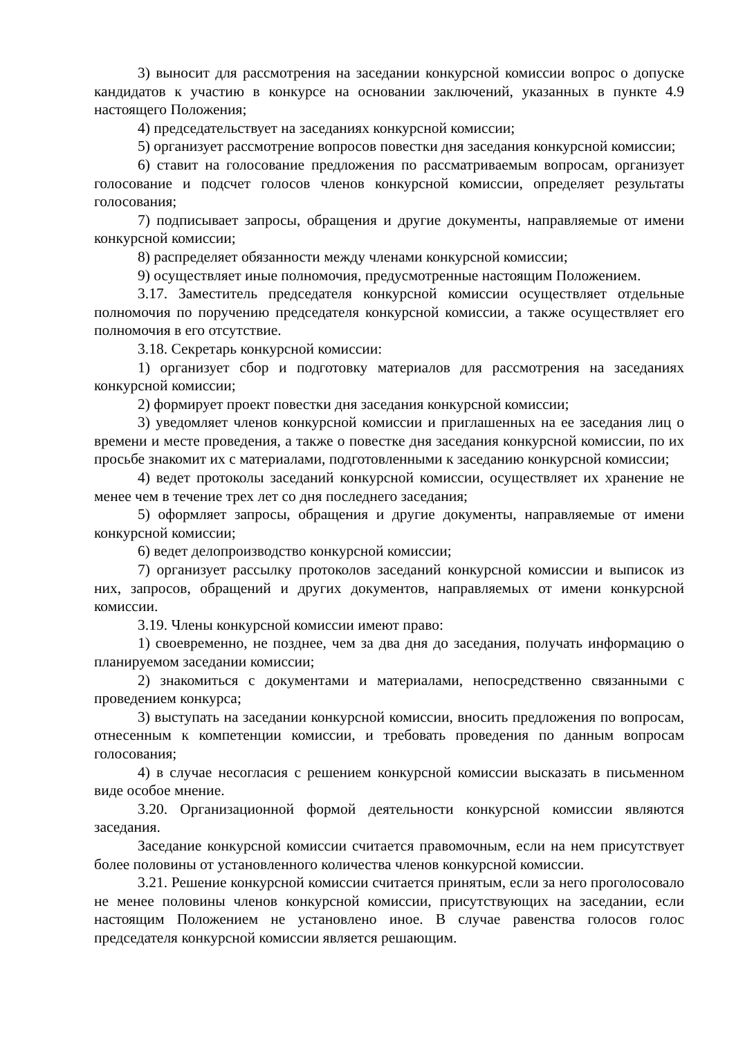3) выносит для рассмотрения на заседании конкурсной комиссии вопрос о допуске кандидатов к участию в конкурсе на основании заключений, указанных в пункте 4.9 настоящего Положения;
4) председательствует на заседаниях конкурсной комиссии;
5) организует рассмотрение вопросов повестки дня заседания конкурсной комиссии;
6) ставит на голосование предложения по рассматриваемым вопросам, организует голосование и подсчет голосов членов конкурсной комиссии, определяет результаты голосования;
7) подписывает запросы, обращения и другие документы, направляемые от имени конкурсной комиссии;
8) распределяет обязанности между членами конкурсной комиссии;
9) осуществляет иные полномочия, предусмотренные настоящим Положением.
3.17. Заместитель председателя конкурсной комиссии осуществляет отдельные полномочия по поручению председателя конкурсной комиссии, а также осуществляет его полномочия в его отсутствие.
3.18. Секретарь конкурсной комиссии:
1) организует сбор и подготовку материалов для рассмотрения на заседаниях конкурсной комиссии;
2) формирует проект повестки дня заседания конкурсной комиссии;
3) уведомляет членов конкурсной комиссии и приглашенных на ее заседания лиц о времени и месте проведения, а также о повестке дня заседания конкурсной комиссии, по их просьбе знакомит их с материалами, подготовленными к заседанию конкурсной комиссии;
4) ведет протоколы заседаний конкурсной комиссии, осуществляет их хранение не менее чем в течение трех лет со дня последнего заседания;
5) оформляет запросы, обращения и другие документы, направляемые от имени конкурсной комиссии;
6) ведет делопроизводство конкурсной комиссии;
7) организует рассылку протоколов заседаний конкурсной комиссии и выписок из них, запросов, обращений и других документов, направляемых от имени конкурсной комиссии.
3.19. Члены конкурсной комиссии имеют право:
1) своевременно, не позднее, чем за два дня до заседания, получать информацию о планируемом заседании комиссии;
2) знакомиться с документами и материалами, непосредственно связанными с проведением конкурса;
3) выступать на заседании конкурсной комиссии, вносить предложения по вопросам, отнесенным к компетенции комиссии, и требовать проведения по данным вопросам голосования;
4) в случае несогласия с решением конкурсной комиссии высказать в письменном виде особое мнение.
3.20. Организационной формой деятельности конкурсной комиссии являются заседания.
Заседание конкурсной комиссии считается правомочным, если на нем присутствует более половины от установленного количества членов конкурсной комиссии.
3.21. Решение конкурсной комиссии считается принятым, если за него проголосовало не менее половины членов конкурсной комиссии, присутствующих на заседании, если настоящим Положением не установлено иное. В случае равенства голосов голос председателя конкурсной комиссии является решающим.